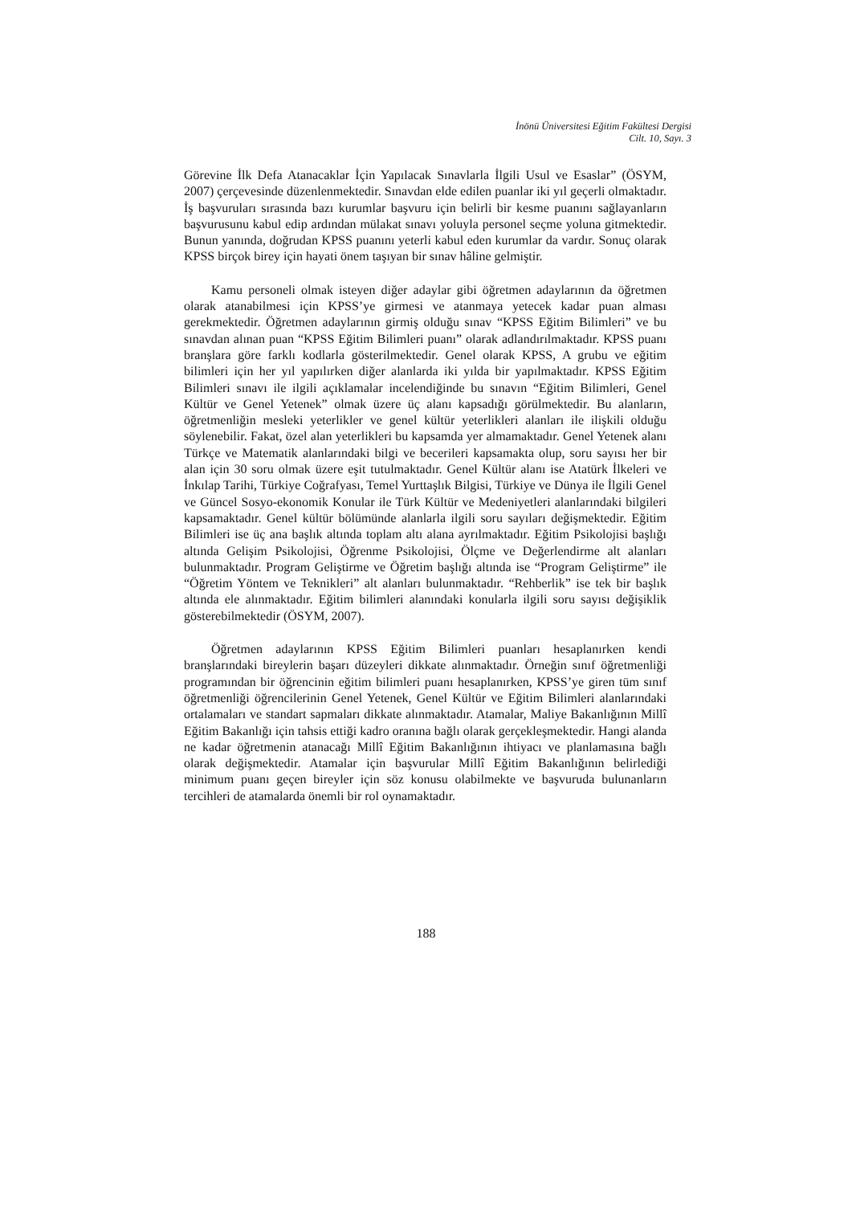İnönü Üniversitesi Eğitim Fakültesi Dergisi
Cilt. 10, Sayı. 3
Görevine İlk Defa Atanacaklar İçin Yapılacak Sınavlarla İlgili Usul ve Esaslar” (ÖSYM, 2007) çerçevesinde düzenlenmektedir. Sınavdan elde edilen puanlar iki yıl geçerli olmaktadır. İş başvuruları sırasında bazı kurumlar başvuru için belirli bir kesme puanını sağlayanların başvurusunu kabul edip ardından mülakat sınavı yoluyla personel seçme yoluna gitmektedir. Bunun yanında, doğrudan KPSS puanını yeterli kabul eden kurumlar da vardır. Sonuç olarak KPSS birçok birey için hayati önem taşıyan bir sınav hâline gelmiştir.
Kamu personeli olmak isteyen diğer adaylar gibi öğretmen adaylarının da öğretmen olarak atanabilmesi için KPSS’ye girmesi ve atanmaya yetecek kadar puan alması gerekmektedir. Öğretmen adaylarının girmiş olduğu sınav “KPSS Eğitim Bilimleri” ve bu sınavdan alınan puan “KPSS Eğitim Bilimleri puanı” olarak adlandırılmaktadır. KPSS puanı branşlara göre farklı kodlarla gösterilmektedir. Genel olarak KPSS, A grubu ve eğitim bilimleri için her yıl yapılırken diğer alanlarda iki yılda bir yapılmaktadır. KPSS Eğitim Bilimleri sınavı ile ilgili açıklamalar incelendiğinde bu sınavın “Eğitim Bilimleri, Genel Kültür ve Genel Yetenek” olmak üzere üç alanı kapsadığı görülmektedir. Bu alanların, öğretmenliğin mesleki yeterlikler ve genel kültür yeterlikleri alanları ile ilişkili olduğu söylenebilir. Fakat, özel alan yeterlikleri bu kapsamda yer almamaktadır. Genel Yetenek alanı Türkçe ve Matematik alanlarındaki bilgi ve becerileri kapsamakta olup, soru sayısı her bir alan için 30 soru olmak üzere eşit tutulmaktadır. Genel Kültür alanı ise Atatürk İlkeleri ve İnkılap Tarihi, Türkiye Coğrafyası, Temel Yurttaşlık Bilgisi, Türkiye ve Dünya ile İlgili Genel ve Güncel Sosyo-ekonomik Konular ile Türk Kültür ve Medeniyetleri alanlarındaki bilgileri kapsamaktadır. Genel kültür bölümünde alanlarla ilgili soru sayıları değişmektedir. Eğitim Bilimleri ise üç ana başlık altında toplam altı alana ayrılmaktadır. Eğitim Psikolojisi başlığı altında Gelişim Psikolojisi, Öğrenme Psikolojisi, Ölçme ve Değerlendirme alt alanları bulunmaktadır. Program Geliştirme ve Öğretim başlığı altında ise “Program Geliştirme” ile “Öğretim Yöntem ve Teknikleri” alt alanları bulunmaktadır. “Rehberlik” ise tek bir başlık altında ele alınmaktadır. Eğitim bilimleri alanındaki konularla ilgili soru sayısı değişiklik gösterebilmektedir (ÖSYM, 2007).
Öğretmen adaylarının KPSS Eğitim Bilimleri puanları hesaplanırken kendi branşlarındaki bireylerin başarı düzeyleri dikkate alınmaktadır. Örneğin sınıf öğretmenliği programından bir öğrencinin eğitim bilimleri puanı hesaplanırken, KPSS’ye giren tüm sınıf öğretmenliği öğrencilerinin Genel Yetenek, Genel Kültür ve Eğitim Bilimleri alanlarındaki ortalamaları ve standart sapmaları dikkate alınmaktadır. Atamalar, Maliye Bakanlığının Millî Eğitim Bakanlığı için tahsis ettiği kadro oranına bağlı olarak gerçekleşmektedir. Hangi alanda ne kadar öğretmenin atanacağı Millî Eğitim Bakanlığının ihtiyacı ve planlamasına bağlı olarak değişmektedir. Atamalar için başvurular Millî Eğitim Bakanlığının belirlediği minimum puanı geçen bireyler için söz konusu olabilmekte ve başvuruda bulunanların tercihleri de atamalarda önemli bir rol oynamaktadır.
188